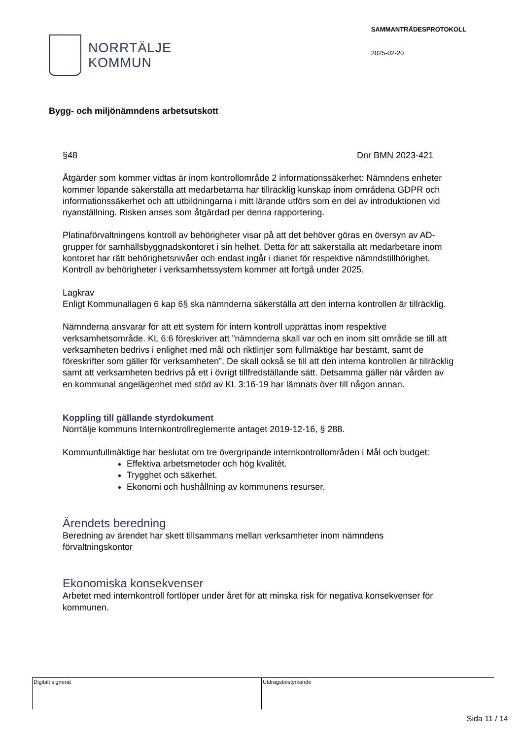NORRTÄLJE
KOMMUN
SAMMANTRÄDESPROTOKOLL
2025-02-20
Bygg- och miljönämndens arbetsutskott
§48 Dnr BMN 2023-421
Åtgärder som kommer vidtas är inom kontrollområde 2 informationssäkerhet: Nämndens enheter kommer löpande säkerställa att medarbetarna har tillräcklig kunskap inom områdena GDPR och informationssäkerhet och att utbildningarna i mitt lärande utförs som en del av introduktionen vid nyanställning. Risken anses som åtgärdad per denna rapportering.
Platinaförvaltningens kontroll av behörigheter visar på att det behöver göras en översyn av AD-grupper för samhällsbyggnadskontoret i sin helhet. Detta för att säkerställa att medarbetare inom kontoret har rätt behörighetsnivåer och endast ingår i diariet för respektive nämndstillhörighet. Kontroll av behörigheter i verksamhetssystem kommer att fortgå under 2025.
Lagkrav
Enligt Kommunallagen 6 kap 6§ ska nämnderna säkerställa att den interna kontrollen är tillräcklig.
Nämnderna ansvarar för att ett system för intern kontroll upprättas inom respektive verksamhetsområde. KL 6:6 föreskriver att ”nämnderna skall var och en inom sitt område se till att verksamheten bedrivs i enlighet med mål och riktlinjer som fullmäktige har bestämt, samt de föreskrifter som gäller för verksamheten”. De skall också se till att den interna kontrollen är tillräcklig samt att verksamheten bedrivs på ett i övrigt tillfredställande sätt. Detsamma gäller när vården av en kommunal angelägenhet med stöd av KL 3:16-19 har lämnats över till någon annan.
Koppling till gällande styrdokument
Norrtälje kommuns Internkontrollreglemente antaget 2019-12-16, § 288.
Kommunfullmäktige har beslutat om tre övergripande internkontrollområden i Mål och budget:
Effektiva arbetsmetoder och hög kvalitét.
Trygghet och säkerhet.
Ekonomi och hushållning av kommunens resurser.
Ärendets beredning
Beredning av ärendet har skett tillsammans mellan verksamheter inom nämndens förvaltningskontor
Ekonomiska konsekvenser
Arbetet med internkontroll fortlöper under året för att minska risk för negativa konsekvenser för kommunen.
Digitalt signerat Utdragsbestyrkande
Sida 11 / 14